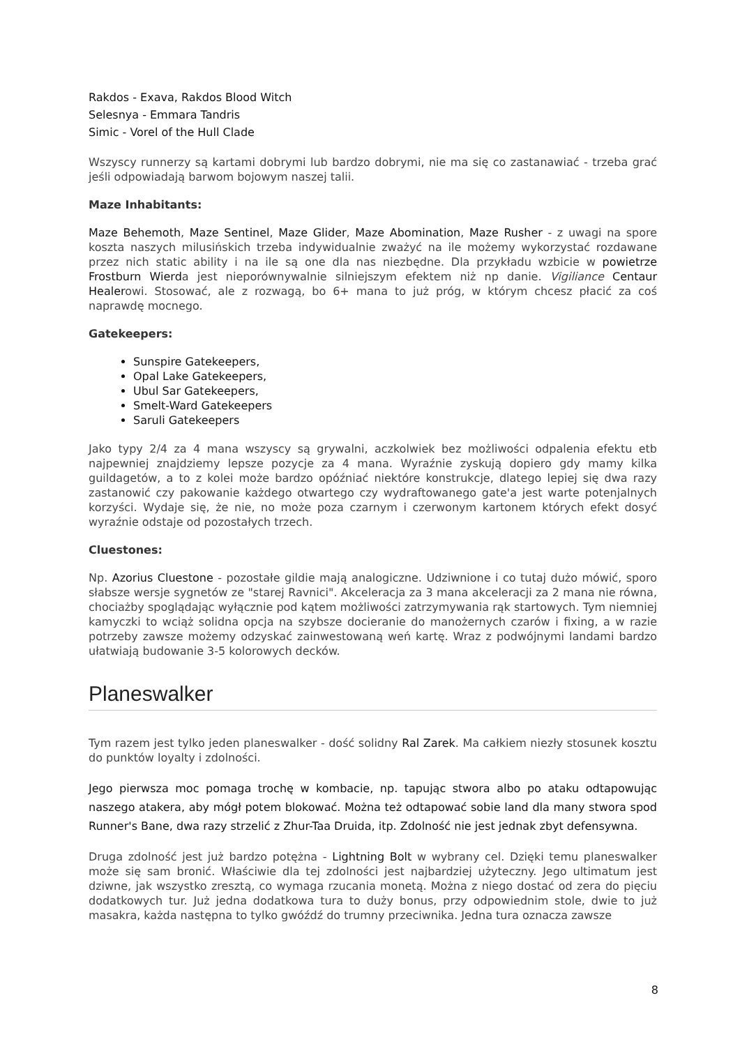Rakdos - Exava, Rakdos Blood Witch
Selesnya - Emmara Tandris
Simic - Vorel of the Hull Clade
Wszyscy runnerzy są kartami dobrymi lub bardzo dobrymi, nie ma się co zastanawiać - trzeba grać jeśli odpowiadają barwom bojowym naszej talii.
Maze Inhabitants:
Maze Behemoth, Maze Sentinel, Maze Glider, Maze Abomination, Maze Rusher - z uwagi na spore koszta naszych milusińskich trzeba indywidualnie zważyć na ile możemy wykorzystać rozdawane przez nich static ability i na ile są one dla nas niezbędne. Dla przykładu wzbicie w powietrze Frostburn Wierda jest nieporównywalnie silniejszym efektem niż np danie. Vigiliance Centaur Healerowi. Stosować, ale z rozwagą, bo 6+ mana to już próg, w którym chcesz płacić za coś naprawdę mocnego.
Gatekeepers:
Sunspire Gatekeepers,
Opal Lake Gatekeepers,
Ubul Sar Gatekeepers,
Smelt-Ward Gatekeepers
Saruli Gatekeepers
Jako typy 2/4 za 4 mana wszyscy są grywalni, aczkolwiek bez możliwości odpalenia efektu etb najpewniej znajdziemy lepsze pozycje za 4 mana. Wyraźnie zyskują dopiero gdy mamy kilka guildagetów, a to z kolei może bardzo opóźniać niektóre konstrukcje, dlatego lepiej się dwa razy zastanowić czy pakowanie każdego otwartego czy wydraftowanego gate'a jest warte potenjalnych korzyści. Wydaje się, że nie, no może poza czarnym i czerwonym kartonem których efekt dosyć wyraźnie odstaje od pozostałych trzech.
Cluestones:
Np. Azorius Cluestone - pozostałe gildie mają analogiczne. Udziwnione i co tutaj dużo mówić, sporo słabsze wersje sygnetów ze "starej Ravnici". Akceleracja za 3 mana akceleracji za 2 mana nie równa, chociażby spoglądając wyłącznie pod kątem możliwości zatrzymywania rąk startowych. Tym niemniej kamyczki to wciąż solidna opcja na szybsze docieranie do manożernych czarów i fixing, a w razie potrzeby zawsze możemy odzyskać zainwestowaną weń kartę. Wraz z podwójnymi landami bardzo ułatwiają budowanie 3-5 kolorowych decków.
Planeswalker
Tym razem jest tylko jeden planeswalker - dość solidny Ral Zarek. Ma całkiem niezły stosunek kosztu do punktów loyalty i zdolności.
Jego pierwsza moc pomaga trochę w kombacie, np. tapując stwora albo po ataku odtapowując naszego atakera, aby mógł potem blokować. Można też odtapować sobie land dla many stwora spod Runner's Bane, dwa razy strzelić z Zhur-Taa Druida, itp. Zdolność nie jest jednak zbyt defensywna.
Druga zdolność jest już bardzo potężna - Lightning Bolt w wybrany cel. Dzięki temu planeswalker może się sam bronić. Właściwie dla tej zdolności jest najbardziej użyteczny. Jego ultimatum jest dziwne, jak wszystko zresztą, co wymaga rzucania monetą. Można z niego dostać od zera do pięciu dodatkowych tur. Już jedna dodatkowa tura to duży bonus, przy odpowiednim stole, dwie to już masakra, każda następna to tylko gwóźdź do trumny przeciwnika. Jedna tura oznacza zawsze
8